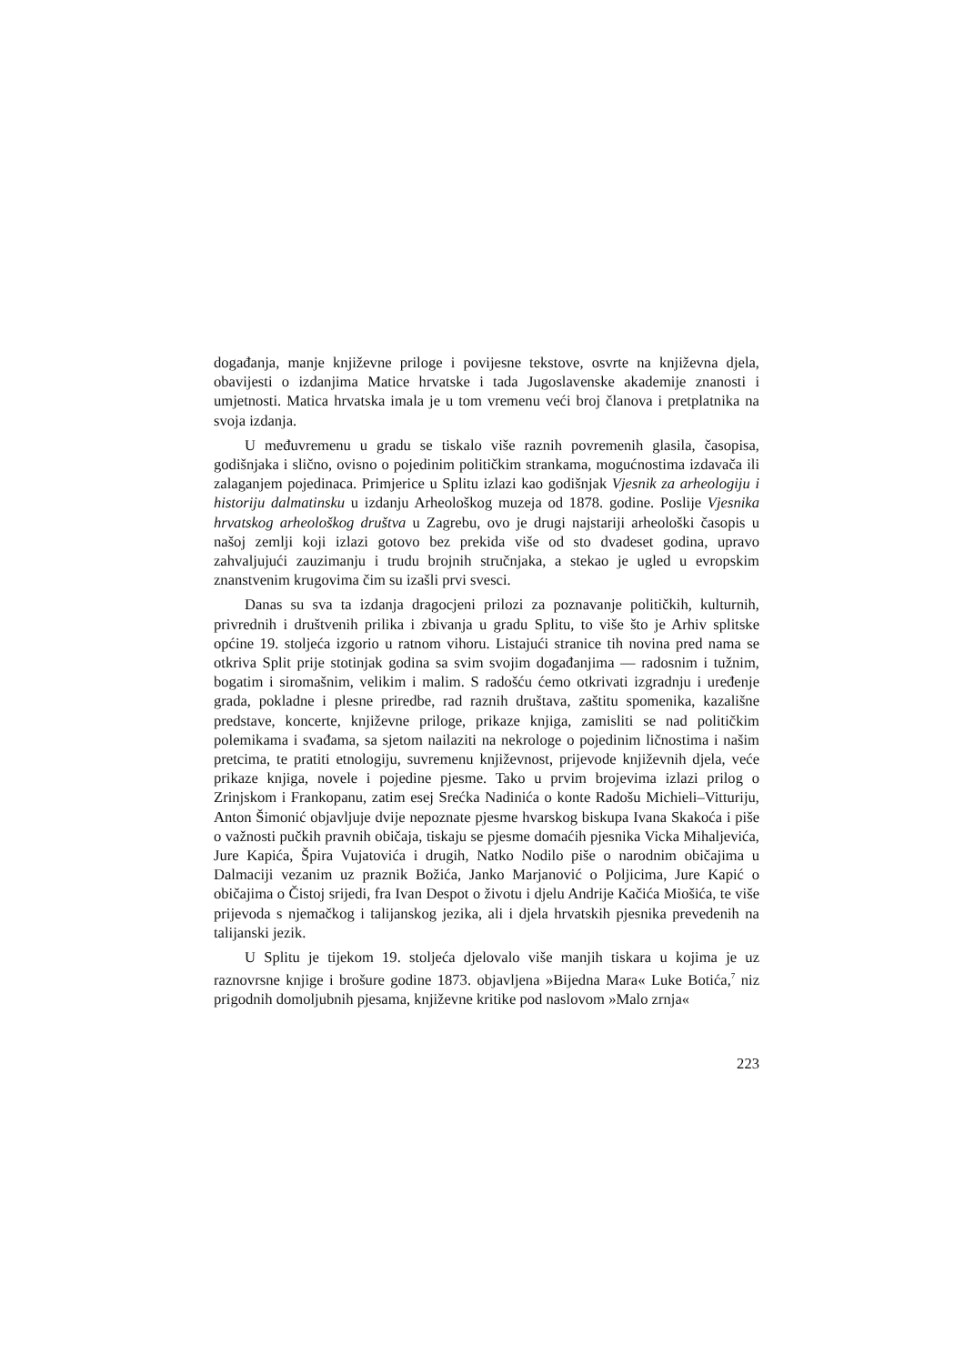događanja, manje književne priloge i povijesne tekstove, osvrte na književna djela, obavijesti o izdanjima Matice hrvatske i tada Jugoslavenske akademije znanosti i umjetnosti. Matica hrvatska imala je u tom vremenu veći broj članova i pretplatnika na svoja izdanja.
U međuvremenu u gradu se tiskalo više raznih povremenih glasila, časopisa, godišnjaka i slično, ovisno o pojedinim političkim strankama, mogućnostima izdavača ili zalaganjem pojedinaca. Primjerice u Splitu izlazi kao godišnjak Vjesnik za arheologiju i historiju dalmatinsku u izdanju Arheološkog muzeja od 1878. godine. Poslije Vjesnika hrvatskog arheološkog društva u Zagrebu, ovo je drugi najstariji arheološki časopis u našoj zemlji koji izlazi gotovo bez prekida više od sto dvadeset godina, upravo zahvaljujući zauzimanju i trudu brojnih stručnjaka, a stekao je ugled u evropskim znanstvenim krugovima čim su izašli prvi svesci.
Danas su sva ta izdanja dragocjeni prilozi za poznavanje političkih, kulturnih, privrednih i društvenih prilika i zbivanja u gradu Splitu, to više što je Arhiv splitske općine 19. stoljeća izgorio u ratnom vihoru. Listajući stranice tih novina pred nama se otkriva Split prije stotinjak godina sa svim svojim događanjima — radosnim i tužnim, bogatim i siromašnim, velikim i malim. S radošću ćemo otkrivati izgradnju i uređenje grada, pokladne i plesne priredbe, rad raznih društava, zaštitu spomenika, kazališne predstave, koncerte, književne priloge, prikaze knjiga, zamisliti se nad političkim polemikama i svađama, sa sjetom nailaziti na nekrologe o pojedinim ličnostima i našim pretcima, te pratiti etnologiju, suvremenu književnost, prijevode književnih djela, veće prikaze knjiga, novele i pojedine pjesme. Tako u prvim brojevima izlazi prilog o Zrinjskom i Frankopanu, zatim esej Srećka Nadinića o konte Radošu Michieli–Vitturiju, Anton Šimonić objavljuje dvije nepoznate pjesme hvarskog biskupa Ivana Skakoća i piše o važnosti pučkih pravnih običaja, tiskaju se pjesme domaćih pjesnika Vicka Mihaljevića, Jure Kapića, Špira Vujatovića i drugih, Natko Nodilo piše o narodnim običajima u Dalmaciji vezanim uz praznik Božića, Janko Marjanović o Poljicima, Jure Kapić o običajima o Čistoj srijedi, fra Ivan Despot o životu i djelu Andrije Kačića Miošića, te više prijevoda s njemačkog i talijanskog jezika, ali i djela hrvatskih pjesnika prevedenih na talijanski jezik.
U Splitu je tijekom 19. stoljeća djelovalo više manjih tiskara u kojima je uz raznovrsne knjige i brošure godine 1873. objavljena »Bijedna Mara« Luke Botića,<sup>7</sup> niz prigodnih domoljubnih pjesama, književne kritike pod naslovom »Malo zrnja«
223